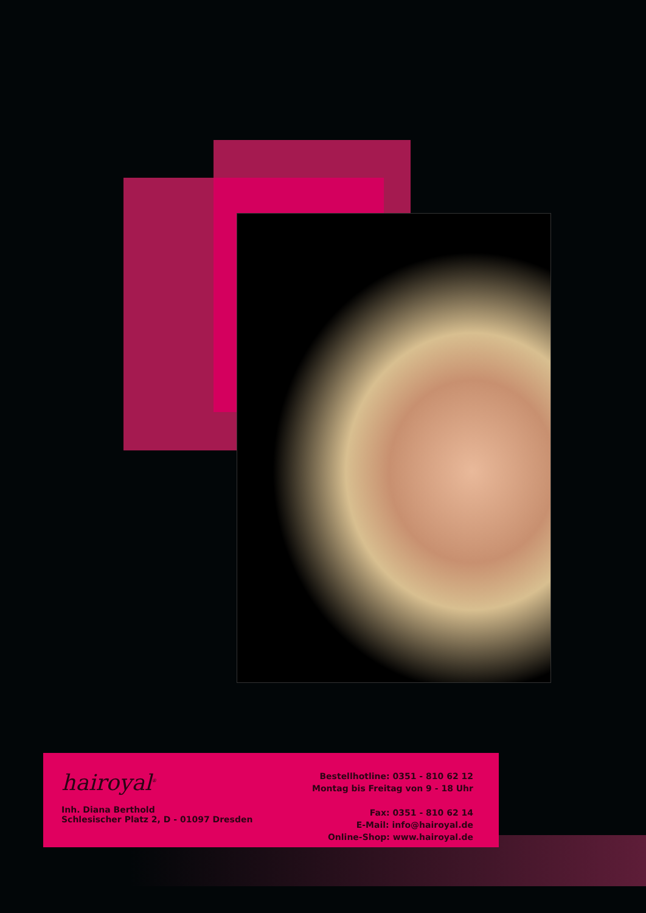hairoyal<sup>®</sup>
Inh. Diana Berthold
Schlesischer Platz 2, D - 01097 Dresden
Bestellhotline: 0351 - 810 62 12
Montag bis Freitag von 9 - 18 Uhr
Fax: 0351 - 810 62 14
E-Mail: info@hairoyal.de
Online-Shop: www.hairoyal.de